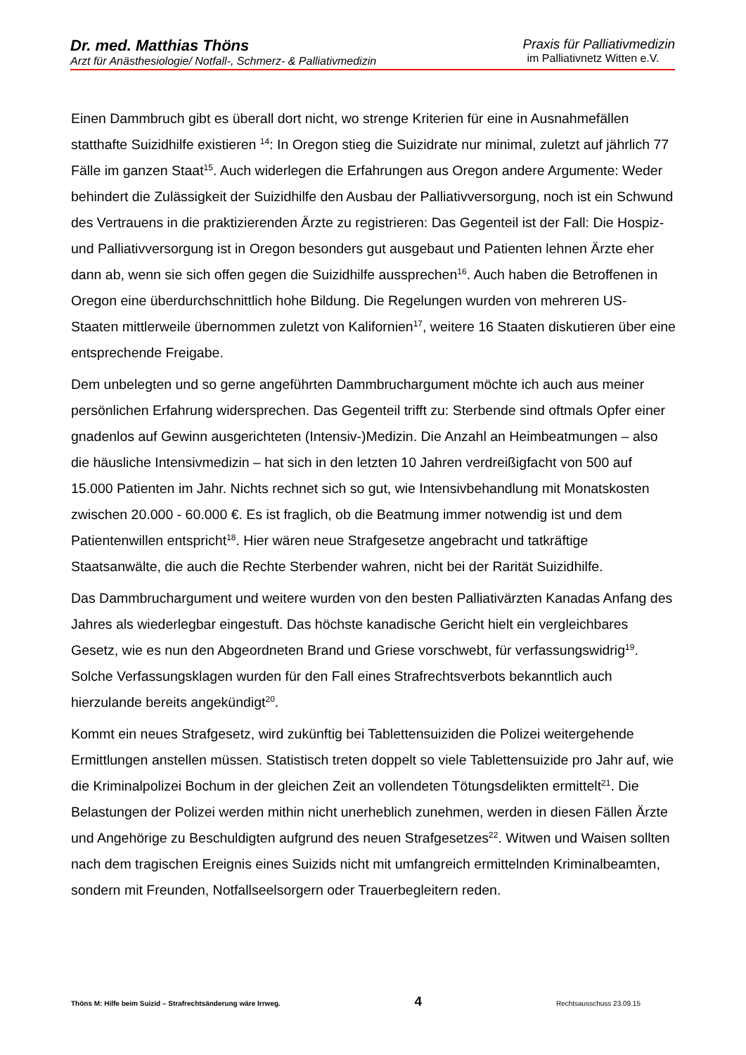Dr. med. Matthias Thöns
Arzt für Anästhesiologie/ Notfall-, Schmerz- & Palliativmedizin
Praxis für Palliativmedizin
im Palliativnetz Witten e.V.
Einen Dammbruch gibt es überall dort nicht, wo strenge Kriterien für eine in Ausnahmefällen statthafte Suizidhilfe existieren <sup>14</sup>: In Oregon stieg die Suizidrate nur minimal, zuletzt auf jährlich 77 Fälle im ganzen Staat<sup>15</sup>. Auch widerlegen die Erfahrungen aus Oregon andere Argumente: Weder behindert die Zulässigkeit der Suizidhilfe den Ausbau der Palliativversorgung, noch ist ein Schwund des Vertrauens in die praktizierenden Ärzte zu registrieren: Das Gegenteil ist der Fall: Die Hospiz- und Palliativversorgung ist in Oregon besonders gut ausgebaut und Patienten lehnen Ärzte eher dann ab, wenn sie sich offen gegen die Suizidhilfe aussprechen<sup>16</sup>. Auch haben die Betroffenen in Oregon eine überdurchschnittlich hohe Bildung. Die Regelungen wurden von mehreren US- Staaten mittlerweile übernommen zuletzt von Kalifornien<sup>17</sup>, weitere 16 Staaten diskutieren über eine entsprechende Freigabe.
Dem unbelegten und so gerne angeführten Dammbruchargument möchte ich auch aus meiner persönlichen Erfahrung widersprechen. Das Gegenteil trifft zu: Sterbende sind oftmals Opfer einer gnadenlos auf Gewinn ausgerichteten (Intensiv-)Medizin. Die Anzahl an Heimbeatmungen – also die häusliche Intensivmedizin – hat sich in den letzten 10 Jahren verdreißigfacht von 500 auf 15.000 Patienten im Jahr. Nichts rechnet sich so gut, wie Intensivbehandlung mit Monatskosten zwischen 20.000 - 60.000 €. Es ist fraglich, ob die Beatmung immer notwendig ist und dem Patientenwillen entspricht<sup>18</sup>. Hier wären neue Strafgesetze angebracht und tatkräftige Staatsanwälte, die auch die Rechte Sterbender wahren, nicht bei der Rarität Suizidhilfe.
Das Dammbruchargument und weitere wurden von den besten Palliativärzten Kanadas Anfang des Jahres als wiederlegbar eingestuft. Das höchste kanadische Gericht hielt ein vergleichbares Gesetz, wie es nun den Abgeordneten Brand und Griese vorschwebt, für verfassungswidrig<sup>19</sup>. Solche Verfassungsklagen wurden für den Fall eines Strafrechtsverbots bekanntlich auch hierzulande bereits angekündigt<sup>20</sup>.
Kommt ein neues Strafgesetz, wird zukünftig bei Tablettensuiziden die Polizei weitergehende Ermittlungen anstellen müssen. Statistisch treten doppelt so viele Tablettensuizide pro Jahr auf, wie die Kriminalpolizei Bochum in der gleichen Zeit an vollendeten Tötungsdelikten ermittelt<sup>21</sup>. Die Belastungen der Polizei werden mithin nicht unerheblich zunehmen, werden in diesen Fällen Ärzte und Angehörige zu Beschuldigten aufgrund des neuen Strafgesetzes<sup>22</sup>. Witwen und Waisen sollten nach dem tragischen Ereignis eines Suizids nicht mit umfangreich ermittelnden Kriminalbeamten, sondern mit Freunden, Notfallseelsorgern oder Trauerbegleitern reden.
Thöns M: Hilfe beim Suizid – Strafrechtsänderung wäre Irrweg. 4 Rechtsausschuss 23.09.15